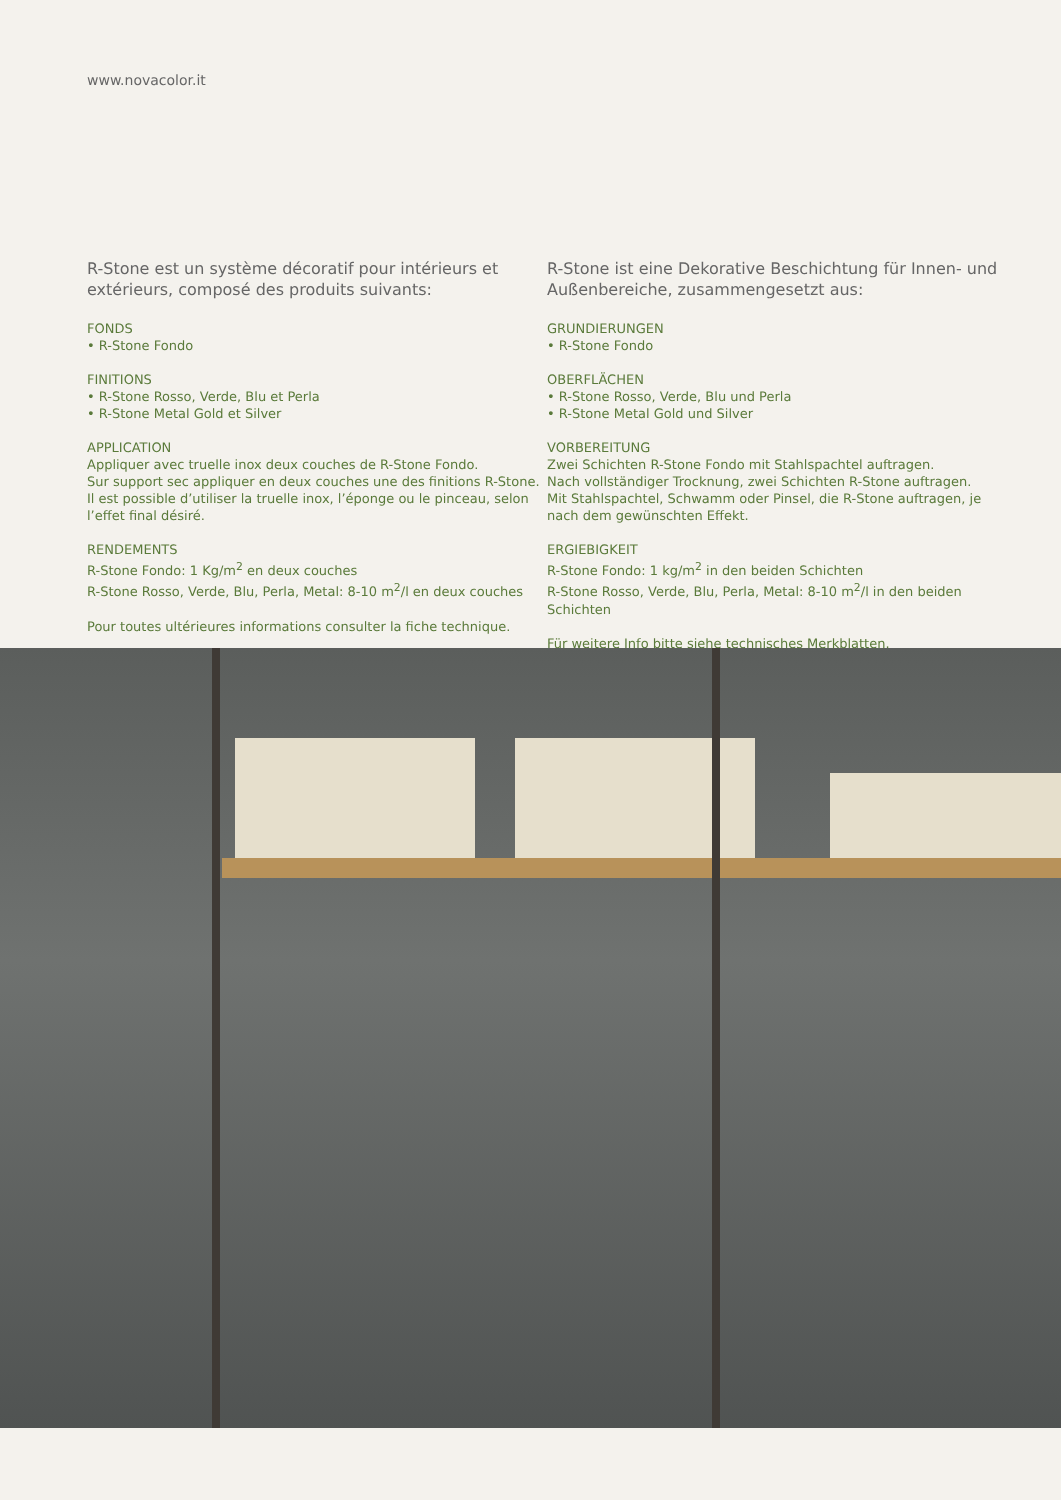www.novacolor.it
R-Stone est un système décoratif pour intérieurs et extérieurs, composé des produits suivants:
FONDS
• R-Stone Fondo
FINITIONS
• R-Stone Rosso, Verde, Blu et Perla
• R-Stone Metal Gold et Silver
APPLICATION
Appliquer avec truelle inox deux couches de R-Stone Fondo.
Sur support sec appliquer en deux couches une des finitions R-Stone.
Il est possible d’utiliser la truelle inox, l’éponge ou le pinceau, selon l’effet final désiré.
RENDEMENTS
R-Stone Fondo: 1 Kg/m<sup>2</sup> en deux couches
R-Stone Rosso, Verde, Blu, Perla, Metal: 8-10 m<sup>2</sup>/l en deux couches
Pour toutes ultérieures informations consulter la fiche technique.
R-Stone ist eine Dekorative Beschichtung für Innen- und Außenbereiche, zusammengesetzt aus:
GRUNDIERUNGEN
• R-Stone Fondo
OBERFLÄCHEN
• R-Stone Rosso, Verde, Blu und Perla
• R-Stone Metal Gold und Silver
VORBEREITUNG
Zwei Schichten R-Stone Fondo mit Stahlspachtel auftragen.
Nach vollständiger Trocknung, zwei Schichten R-Stone auftragen.
Mit Stahlspachtel, Schwamm oder Pinsel, die R-Stone auftragen, je nach dem gewünschten Effekt.
ERGIEBIGKEIT
R-Stone Fondo: 1 kg/m<sup>2</sup> in den beiden Schichten
R-Stone Rosso, Verde, Blu, Perla, Metal: 8-10 m<sup>2</sup>/l in den beiden Schichten
Für weitere Info bitte siehe technisches Merkblatten.